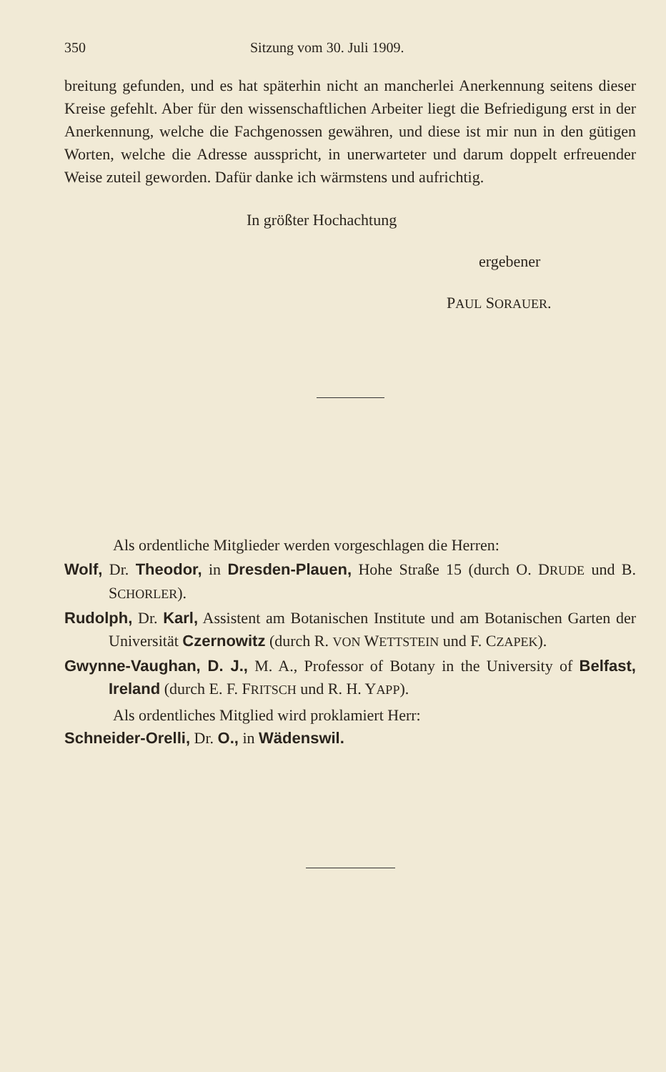350 Sitzung vom 30. Juli 1909.
breitung gefunden, und es hat späterhin nicht an mancherlei Anerkennung seitens dieser Kreise gefehlt. Aber für den wissenschaftlichen Arbeiter liegt die Befriedigung erst in der Anerkennung, welche die Fachgenossen gewähren, und diese ist mir nun in den gütigen Worten, welche die Adresse ausspricht, in unerwarteter und darum doppelt erfreuender Weise zuteil geworden. Dafür danke ich wärmstens und aufrichtig.
In größter Hochachtung
ergebener
PAUL SORAUER.
Als ordentliche Mitglieder werden vorgeschlagen die Herren:
Wolf, Dr. Theodor, in Dresden-Plauen, Hohe Straße 15 (durch O. DRUDE und B. SCHORLER).
Rudolph, Dr. Karl, Assistent am Botanischen Institute und am Botanischen Garten der Universität Czernowitz (durch R. VON WETTSTEIN und F. CZAPEK).
Gwynne-Vaughan, D. J., M. A., Professor of Botany in the University of Belfast, Ireland (durch E. F. FRITSCH und R. H. YAPP).
Als ordentliches Mitglied wird proklamiert Herr:
Schneider-Orelli, Dr. O., in Wädenswil.